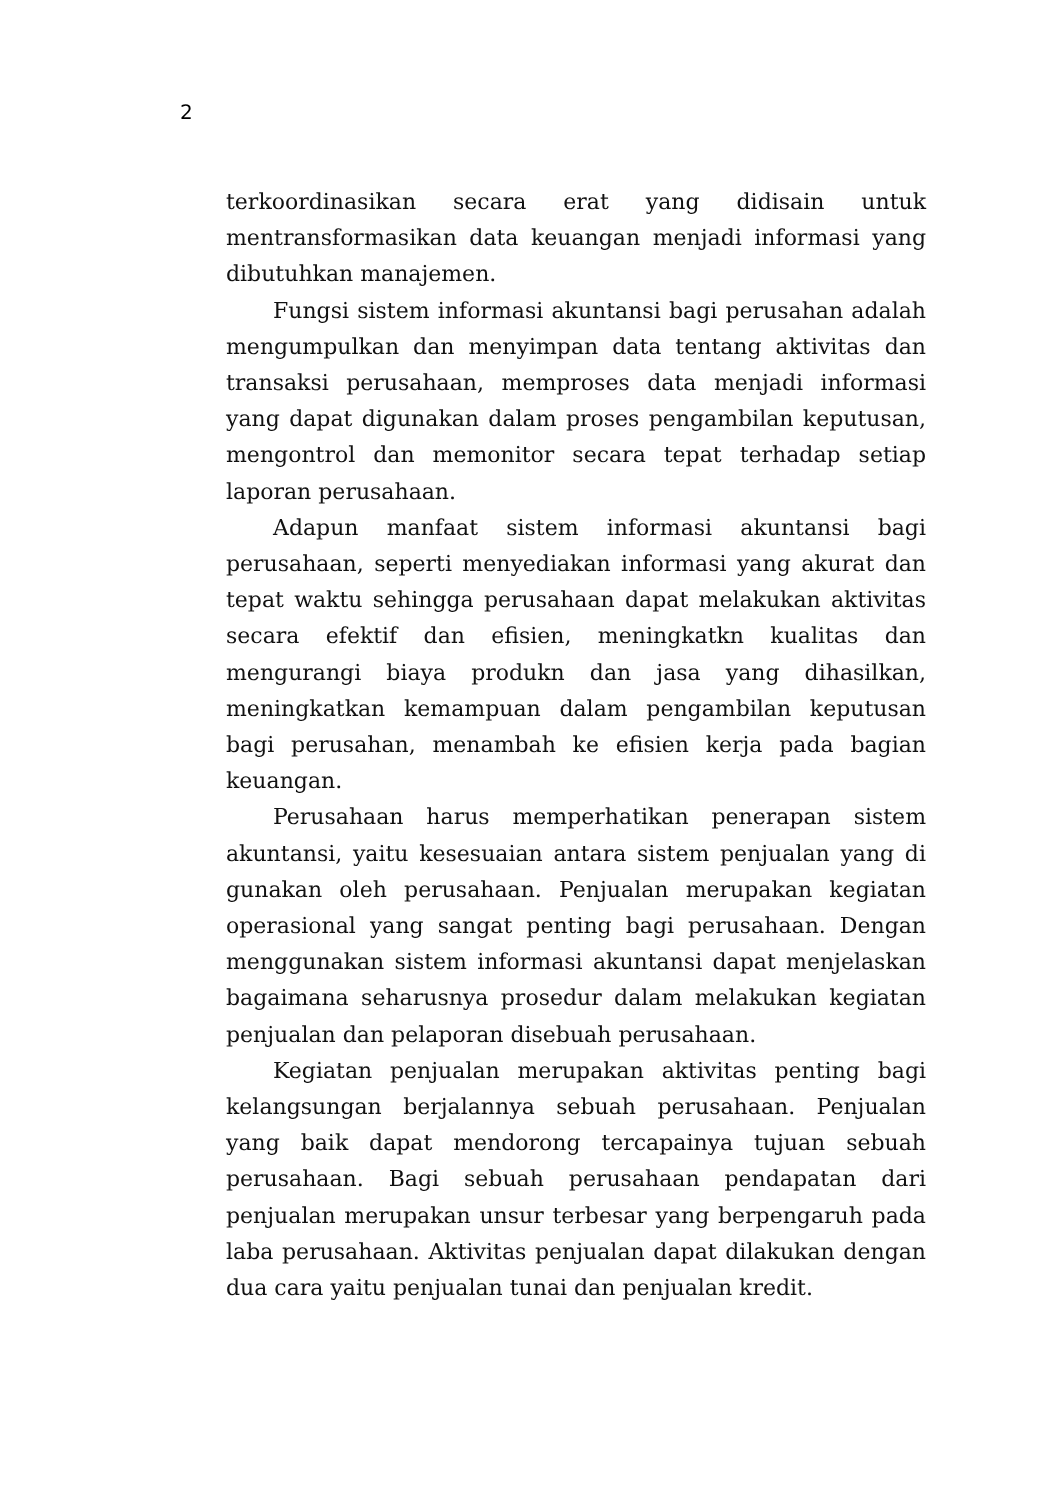2
terkoordinasikan secara erat yang didisain untuk mentransformasikan data keuangan menjadi informasi yang dibutuhkan manajemen.
Fungsi sistem informasi akuntansi bagi perusahan adalah mengumpulkan dan menyimpan data tentang aktivitas dan transaksi perusahaan, memproses data menjadi informasi yang dapat digunakan dalam proses pengambilan keputusan, mengontrol dan memonitor secara tepat terhadap setiap laporan perusahaan.
Adapun manfaat sistem informasi akuntansi bagi perusahaan, seperti menyediakan informasi yang akurat dan tepat waktu sehingga perusahaan dapat melakukan aktivitas secara efektif dan efisien, meningkatkn kualitas dan mengurangi biaya produkn dan jasa yang dihasilkan, meningkatkan kemampuan dalam pengambilan keputusan bagi perusahan, menambah ke efisien kerja pada bagian keuangan.
Perusahaan harus memperhatikan penerapan sistem akuntansi, yaitu kesesuaian antara sistem penjualan yang di gunakan oleh perusahaan. Penjualan merupakan kegiatan operasional yang sangat penting bagi perusahaan. Dengan menggunakan sistem informasi akuntansi dapat menjelaskan bagaimana seharusnya prosedur dalam melakukan kegiatan penjualan dan pelaporan disebuah perusahaan.
Kegiatan penjualan merupakan aktivitas penting bagi kelangsungan berjalannya sebuah perusahaan. Penjualan yang baik dapat mendorong tercapainya tujuan sebuah perusahaan. Bagi sebuah perusahaan pendapatan dari penjualan merupakan unsur terbesar yang berpengaruh pada laba perusahaan. Aktivitas penjualan dapat dilakukan dengan dua cara yaitu penjualan tunai dan penjualan kredit.